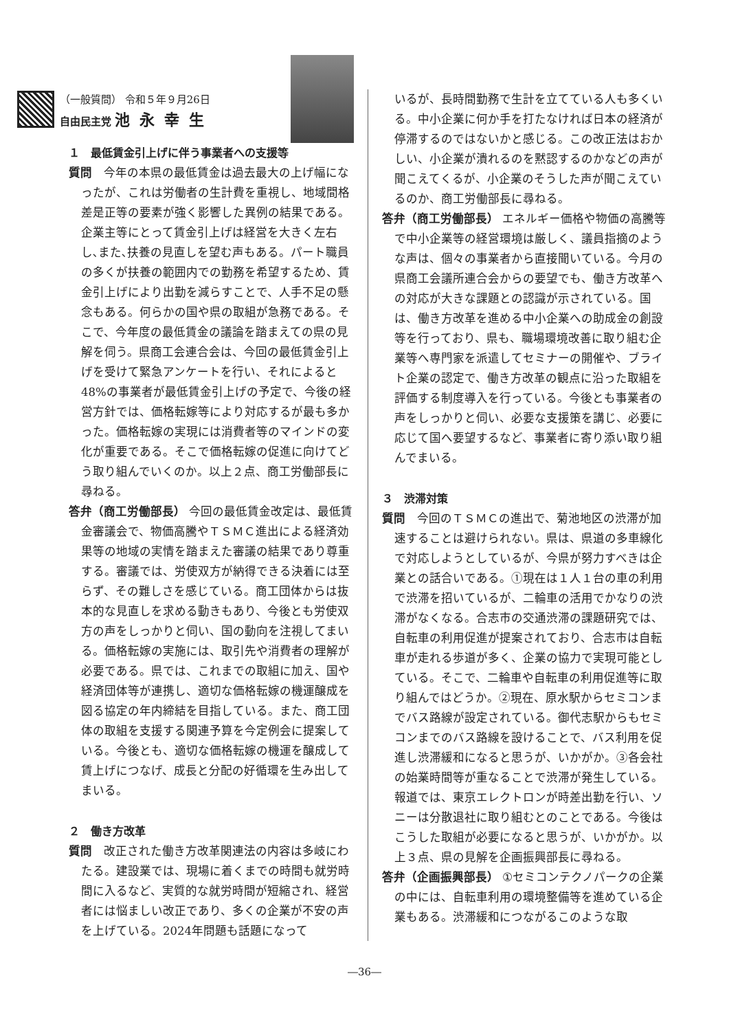（一般質問） 令和５年９月26日
自由民主党 池永幸生
１　最低賃金引上げに伴う事業者への支援等
質問　今年の本県の最低賃金は過去最大の上げ幅になったが、これは労働者の生計費を重視し、地域間格差是正等の要素が強く影響した異例の結果である。企業主等にとって賃金引上げは経営を大きく左右し､また､扶養の見直しを望む声もある。パート職員の多くが扶養の範囲内での勤務を希望するため、賃金引上げにより出勤を減らすことで、人手不足の懸念もある。何らかの国や県の取組が急務である。そこで、今年度の最低賃金の議論を踏まえての県の見解を伺う。県商工会連合会は、今回の最低賃金引上げを受けて緊急アンケートを行い、それによると48%の事業者が最低賃金引上げの予定で、今後の経営方針では、価格転嫁等により対応するが最も多かった。価格転嫁の実現には消費者等のマインドの変化が重要である。そこで価格転嫁の促進に向けてどう取り組んでいくのか。以上２点、商工労働部長に尋ねる。
答弁（商工労働部長） 今回の最低賃金改定は、最低賃金審議会で、物価高騰やＴＳＭＣ進出による経済効果等の地域の実情を踏まえた審議の結果であり尊重する。審議では、労使双方が納得できる決着には至らず、その難しさを感じている。商工団体からは抜本的な見直しを求める動きもあり、今後とも労使双方の声をしっかりと伺い、国の動向を注視してまいる。価格転嫁の実施には、取引先や消費者の理解が必要である。県では、これまでの取組に加え、国や経済団体等が連携し、適切な価格転嫁の機運醸成を図る協定の年内締結を目指している。また、商工団体の取組を支援する関連予算を今定例会に提案している。今後とも、適切な価格転嫁の機運を醸成して賃上げにつなげ、成長と分配の好循環を生み出してまいる。
２　働き方改革
質問　改正された働き方改革関連法の内容は多岐にわたる。建設業では、現場に着くまでの時間も就労時間に入るなど、実質的な就労時間が短縮され、経営者には悩ましい改正であり、多くの企業が不安の声を上げている。2024年問題も話題になって
いるが、長時間勤務で生計を立てている人も多くいる。中小企業に何か手を打たなければ日本の経済が停滞するのではないかと感じる。この改正法はおかしい、小企業が潰れるのを黙認するのかなどの声が聞こえてくるが、小企業のそうした声が聞こえているのか、商工労働部長に尋ねる。
答弁（商工労働部長） エネルギー価格や物価の高騰等で中小企業等の経営環境は厳しく、議員指摘のような声は、個々の事業者から直接聞いている。今月の県商工会議所連合会からの要望でも、働き方改革への対応が大きな課題との認識が示されている。国は、働き方改革を進める中小企業への助成金の創設等を行っており、県も、職場環境改善に取り組む企業等へ専門家を派遣してセミナーの開催や、ブライト企業の認定で、働き方改革の観点に沿った取組を評価する制度導入を行っている。今後とも事業者の声をしっかりと伺い、必要な支援策を講じ、必要に応じて国へ要望するなど、事業者に寄り添い取り組んでまいる。
３　渋滞対策
質問　今回のＴＳＭＣの進出で、菊池地区の渋滞が加速することは避けられない。県は、県道の多車線化で対応しようとしているが、今県が努力すべきは企業との話合いである。①現在は１人１台の車の利用で渋滞を招いているが、二輪車の活用でかなりの渋滞がなくなる。合志市の交通渋滞の課題研究では、自転車の利用促進が提案されており、合志市は自転車が走れる歩道が多く、企業の協力で実現可能としている。そこで、二輪車や自転車の利用促進等に取り組んではどうか。②現在、原水駅からセミコンまでバス路線が設定されている。御代志駅からもセミコンまでのバス路線を設けることで、バス利用を促進し渋滞緩和になると思うが、いかがか。③各会社の始業時間等が重なることで渋滞が発生している。報道では、東京エレクトロンが時差出勤を行い、ソニーは分散退社に取り組むとのことである。今後はこうした取組が必要になると思うが、いかがか。以上３点、県の見解を企画振興部長に尋ねる。
答弁（企画振興部長） ①セミコンテクノパークの企業の中には、自転車利用の環境整備等を進めている企業もある。渋滞緩和につながるこのような取
―36―